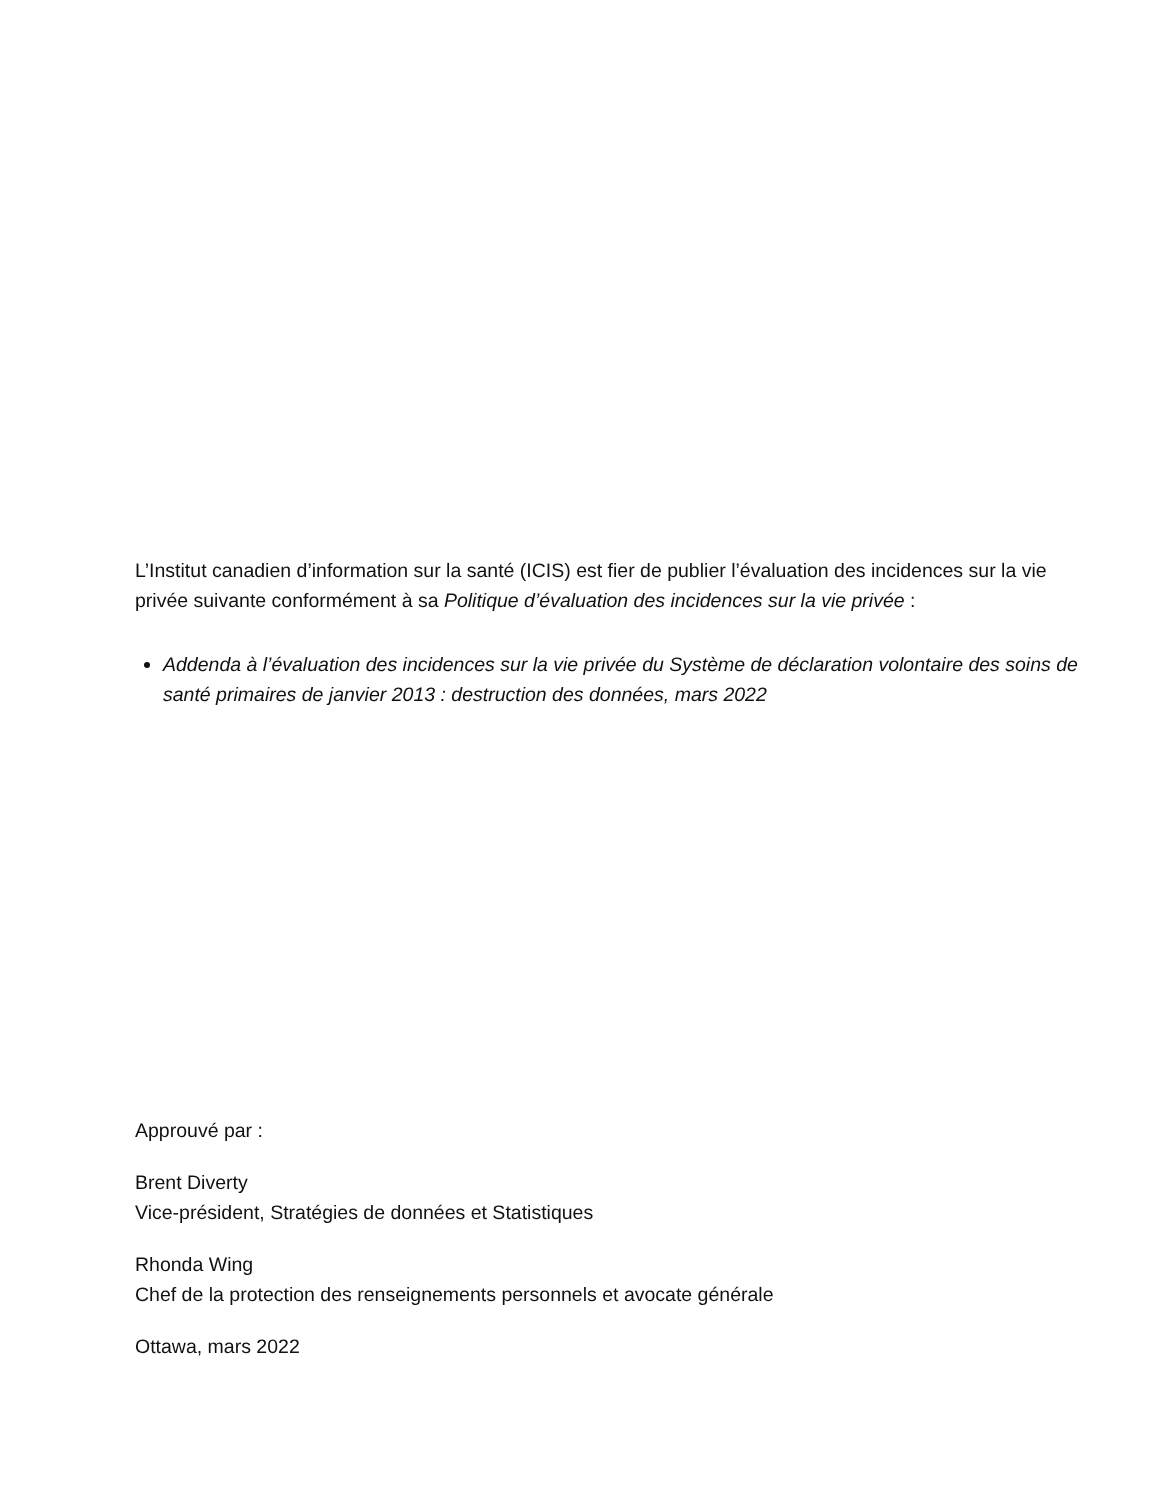L’Institut canadien d’information sur la santé (ICIS) est fier de publier l’évaluation des incidences sur la vie privée suivante conformément à sa Politique d’évaluation des incidences sur la vie privée :
Addenda à l’évaluation des incidences sur la vie privée du Système de déclaration volontaire des soins de santé primaires de janvier 2013 : destruction des données, mars 2022
Approuvé par :
Brent Diverty
Vice-président, Stratégies de données et Statistiques
Rhonda Wing
Chef de la protection des renseignements personnels et avocate générale
Ottawa, mars 2022